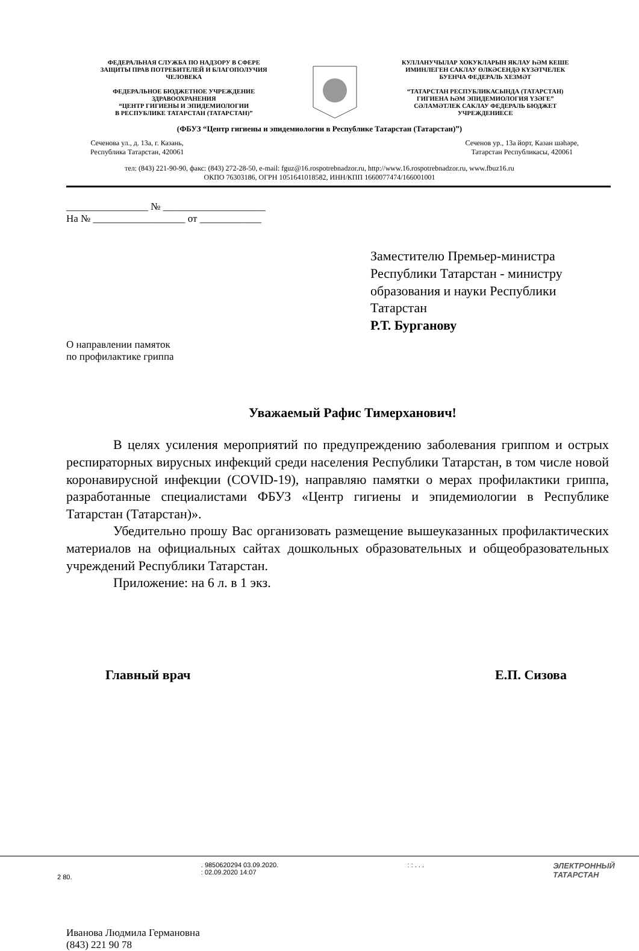ФЕДЕРАЛЬНАЯ СЛУЖБА ПО НАДЗОРУ В СФЕРЕ
ЗАЩИТЫ ПРАВ ПОТРЕБИТЕЛЕЙ И БЛАГОПОЛУЧИЯ
ЧЕЛОВЕКА
ФЕДЕРАЛЬНОЕ БЮДЖЕТНОЕ УЧРЕЖДЕНИЕ
ЗДРАВООХРАНЕНИЯ
“ЦЕНТР ГИГИЕНЫ И ЭПИДЕМИОЛОГИИ
В РЕСПУБЛИКЕ ТАТАРСТАН (ТАТАРСТАН)”
КУЛЛАНУЧЫЛАР ХОКУКЛАРЫН ЯКЛАУ ҺӘМ КЕШЕ
ИМИНЛЕГЕН САКЛАУ ӨЛКӘСЕНДӘ КҮЗӘТЧЕЛЕК
БУЕНЧА ФЕДЕРАЛЬ ХЕЗМӘТ
“ТАТАРСТАН РЕСПУБЛИКАСЫНДА (ТАТАРСТАН)
ГИГИЕНА ҺӘМ ЭПИДЕМИОЛОГИЯ ҮЗӘГЕ”
СӘЛАМӘТЛЕК САКЛАУ ФЕДЕРАЛЬ БЮДЖЕТ
УЧРЕЖДЕНИЕСЕ
(ФБУЗ “Центр гигиены и эпидемиологии в Республике Татарстан (Татарстан)”)
Сеченова ул., д. 13а, г. Казань,
Республика Татарстан, 420061
Сеченов ур., 13а йорт, Казан шәһәре,
Татарстан Республикасы, 420061
тел: (843) 221-90-90, факс: (843) 272-28-50, e-mail: fguz@16.rospotrebnadzor.ru, http://www.16.rospotrebnadzor.ru, www.fbuz16.ru
ОКПО 76303186, ОГРН 1051641018582, ИНН/КПП 1660077474/166001001
________________ № ____________________
На № __________________ от ____________
Заместителю Премьер-министра
Республики Татарстан - министру
образования и науки Республики
Татарстан
Р.Т. Бурганову
О направлении памяток
по профилактике гриппа
Уважаемый Рафис Тимерханович!
В целях усиления мероприятий по предупреждению заболевания гриппом и острых респираторных вирусных инфекций среди населения Республики Татарстан, в том числе новой коронавирусной инфекции (COVID-19), направляю памятки о мерах профилактики гриппа, разработанные специалистами ФБУЗ «Центр гигиены и эпидемиологии в Республике Татарстан (Татарстан)».
Убедительно прошу Вас организовать размещение вышеуказанных профилактических материалов на официальных сайтах дошкольных образовательных и общеобразовательных учреждений Республики Татарстан.
Приложение: на 6 л. в 1 экз.
Главный врач Е.П. Сизова
Иванова Людмила Германовна
(843) 221 90 78
2 80.
. 9850620294 03.09.2020.
: 02.09.2020 14:07
: : . . .
ЭЛЕКТРОННЫЙ
ТАТАРСТАН